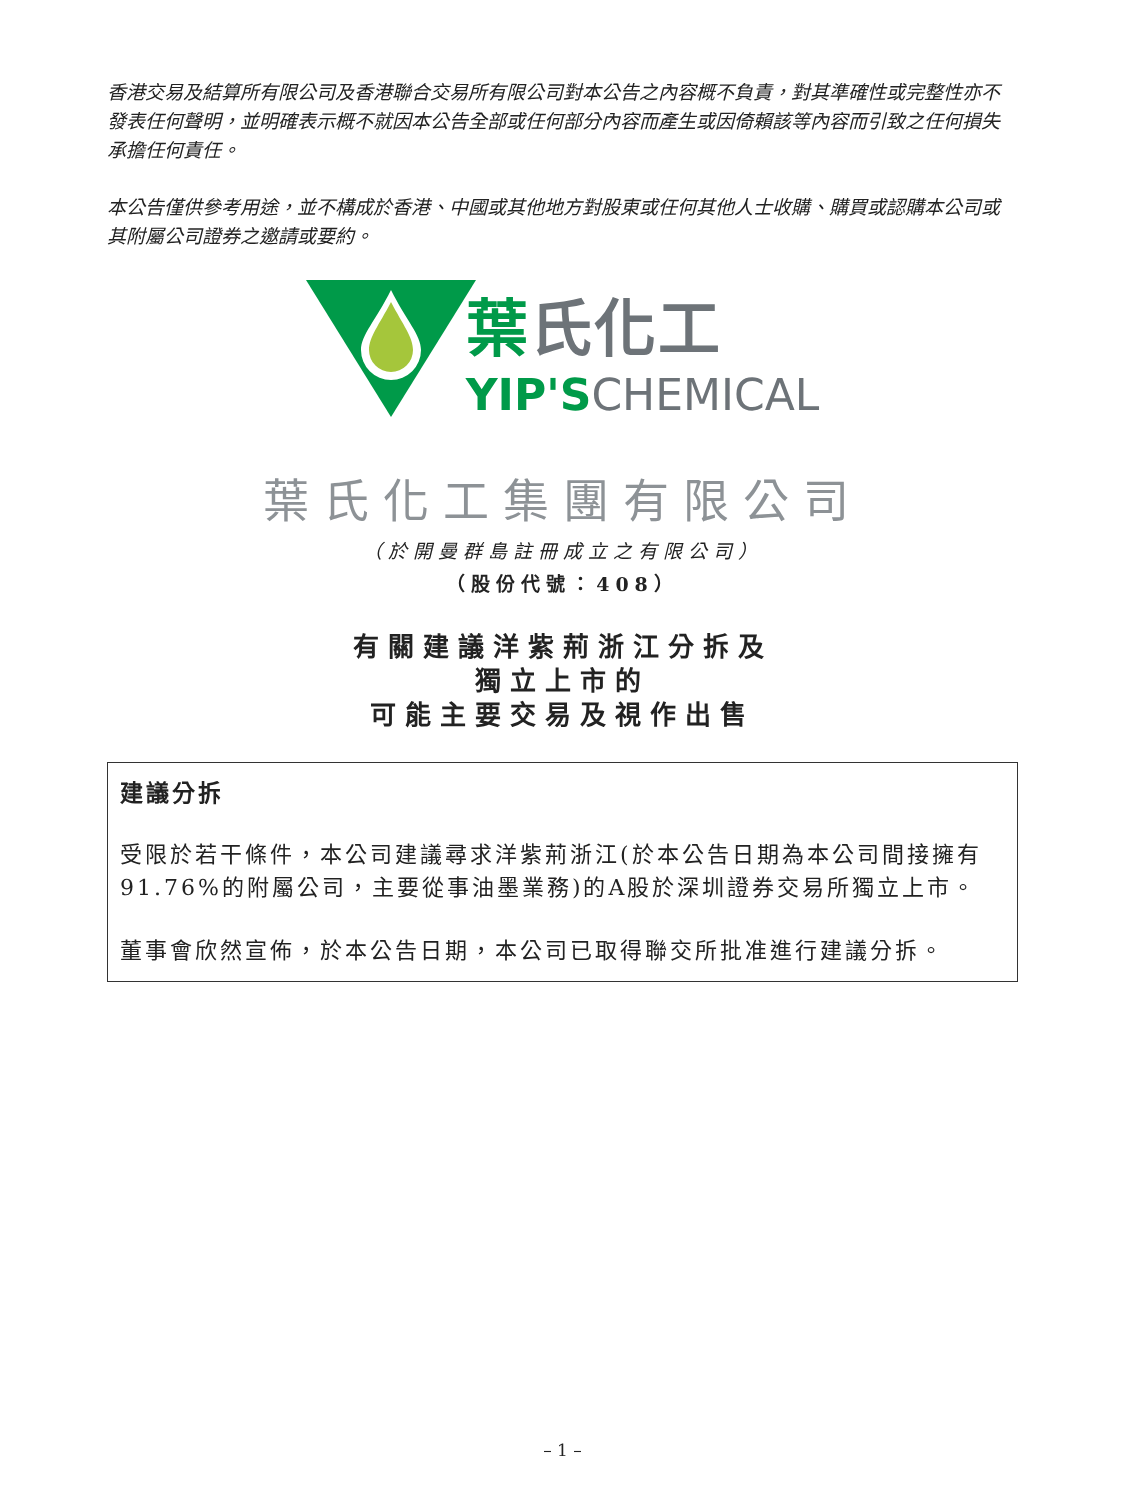香港交易及結算所有限公司及香港聯合交易所有限公司對本公告之內容概不負責，對其準確性或完整性亦不發表任何聲明，並明確表示概不就因本公告全部或任何部分內容而產生或因倚賴該等內容而引致之任何損失承擔任何責任。
本公告僅供參考用途，並不構成於香港、中國或其他地方對股東或任何其他人士收購、購買或認購本公司或其附屬公司證券之邀請或要約。
葉氏化工
YIP'SCHEMICAL
葉氏化工集團有限公司
（於開曼群島註冊成立之有限公司）
（股份代號：408）
有關建議洋紫荊浙江分拆及
獨立上市的
可能主要交易及視作出售
建議分拆
受限於若干條件，本公司建議尋求洋紫荊浙江(於本公告日期為本公司間接擁有91.76%的附屬公司，主要從事油墨業務)的A股於深圳證券交易所獨立上市。
董事會欣然宣佈，於本公告日期，本公司已取得聯交所批准進行建議分拆。
– 1 –